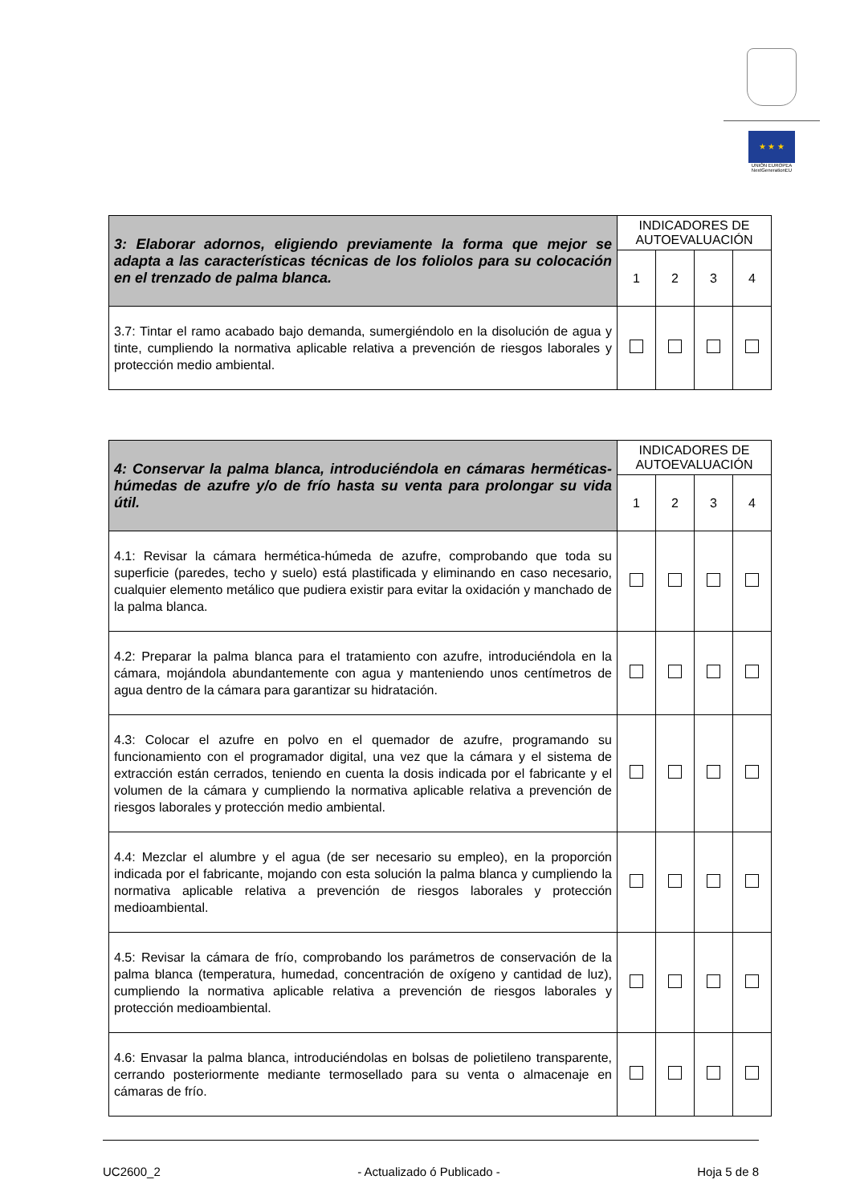★ ★ ★
UNIÓN EUROPEA
NextGenerationEU
| 3: Elaborar adornos, eligiendo previamente la forma que mejor se adapta a las características técnicas de los foliolos para su colocación en el trenzado de palma blanca. | INDICADORES DE AUTOEVALUACIÓN | | | |
| --- | --- | --- | --- | --- |
| | 1 | 2 | 3 | 4 |
| 3.7: Tintar el ramo acabado bajo demanda, sumergiéndolo en la disolución de agua y tinte, cumpliendo la normativa aplicable relativa a prevención de riesgos laborales y protección medio ambiental. | | | | |
| 4: Conservar la palma blanca, introduciéndola en cámaras herméticas-húmedas de azufre y/o de frío hasta su venta para prolongar su vida útil. | INDICADORES DE AUTOEVALUACIÓN | | | |
| --- | --- | --- | --- | --- |
| | 1 | 2 | 3 | 4 |
| 4.1: Revisar la cámara hermética-húmeda de azufre, comprobando que toda su superficie (paredes, techo y suelo) está plastificada y eliminando en caso necesario, cualquier elemento metálico que pudiera existir para evitar la oxidación y manchado de la palma blanca. | | | | |
| 4.2: Preparar la palma blanca para el tratamiento con azufre, introduciéndola en la cámara, mojándola abundantemente con agua y manteniendo unos centímetros de agua dentro de la cámara para garantizar su hidratación. | | | | |
| 4.3: Colocar el azufre en polvo en el quemador de azufre, programando su funcionamiento con el programador digital, una vez que la cámara y el sistema de extracción están cerrados, teniendo en cuenta la dosis indicada por el fabricante y el volumen de la cámara y cumpliendo la normativa aplicable relativa a prevención de riesgos laborales y protección medio ambiental. | | | | |
| 4.4: Mezclar el alumbre y el agua (de ser necesario su empleo), en la proporción indicada por el fabricante, mojando con esta solución la palma blanca y cumpliendo la normativa aplicable relativa a prevención de riesgos laborales y protección medioambiental. | | | | |
| 4.5: Revisar la cámara de frío, comprobando los parámetros de conservación de la palma blanca (temperatura, humedad, concentración de oxígeno y cantidad de luz), cumpliendo la normativa aplicable relativa a prevención de riesgos laborales y protección medioambiental. | | | | |
| 4.6: Envasar la palma blanca, introduciéndolas en bolsas de polietileno transparente, cerrando posteriormente mediante termosellado para su venta o almacenaje en cámaras de frío. | | | | |
UC2600_2 - Actualizado ó Publicado - Hoja 5 de 8